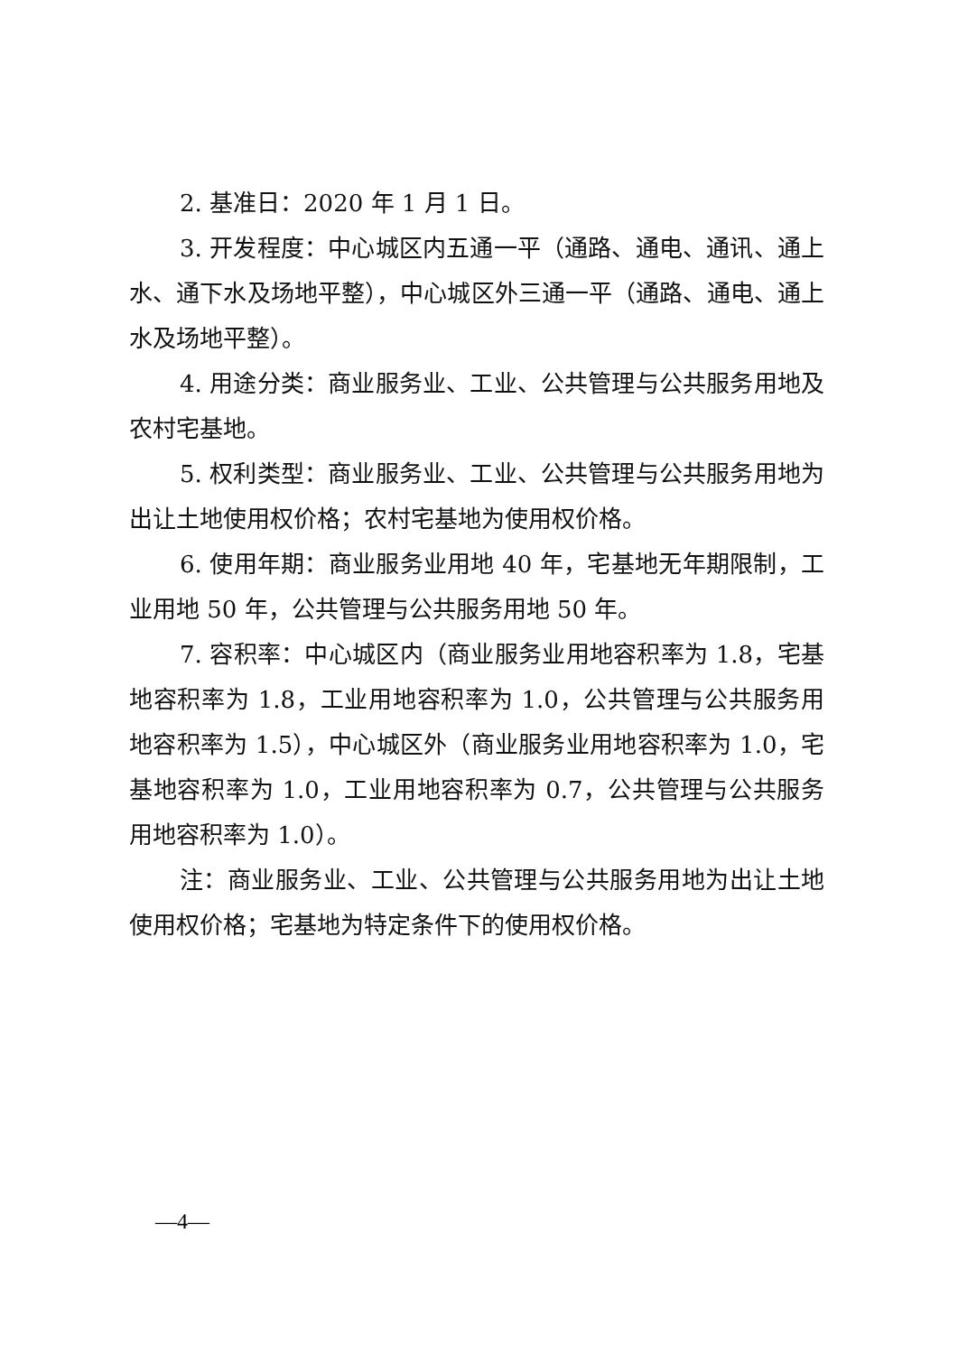2. 基准日：2020 年 1 月 1 日。
3. 开发程度：中心城区内五通一平（通路、通电、通讯、通上水、通下水及场地平整），中心城区外三通一平（通路、通电、通上水及场地平整）。
4. 用途分类：商业服务业、工业、公共管理与公共服务用地及农村宅基地。
5. 权利类型：商业服务业、工业、公共管理与公共服务用地为出让土地使用权价格；农村宅基地为使用权价格。
6. 使用年期：商业服务业用地 40 年，宅基地无年期限制，工业用地 50 年，公共管理与公共服务用地 50 年。
7. 容积率：中心城区内（商业服务业用地容积率为 1.8，宅基地容积率为 1.8，工业用地容积率为 1.0，公共管理与公共服务用地容积率为 1.5），中心城区外（商业服务业用地容积率为 1.0，宅基地容积率为 1.0，工业用地容积率为 0.7，公共管理与公共服务用地容积率为 1.0）。
注：商业服务业、工业、公共管理与公共服务用地为出让土地使用权价格；宅基地为特定条件下的使用权价格。
—4—